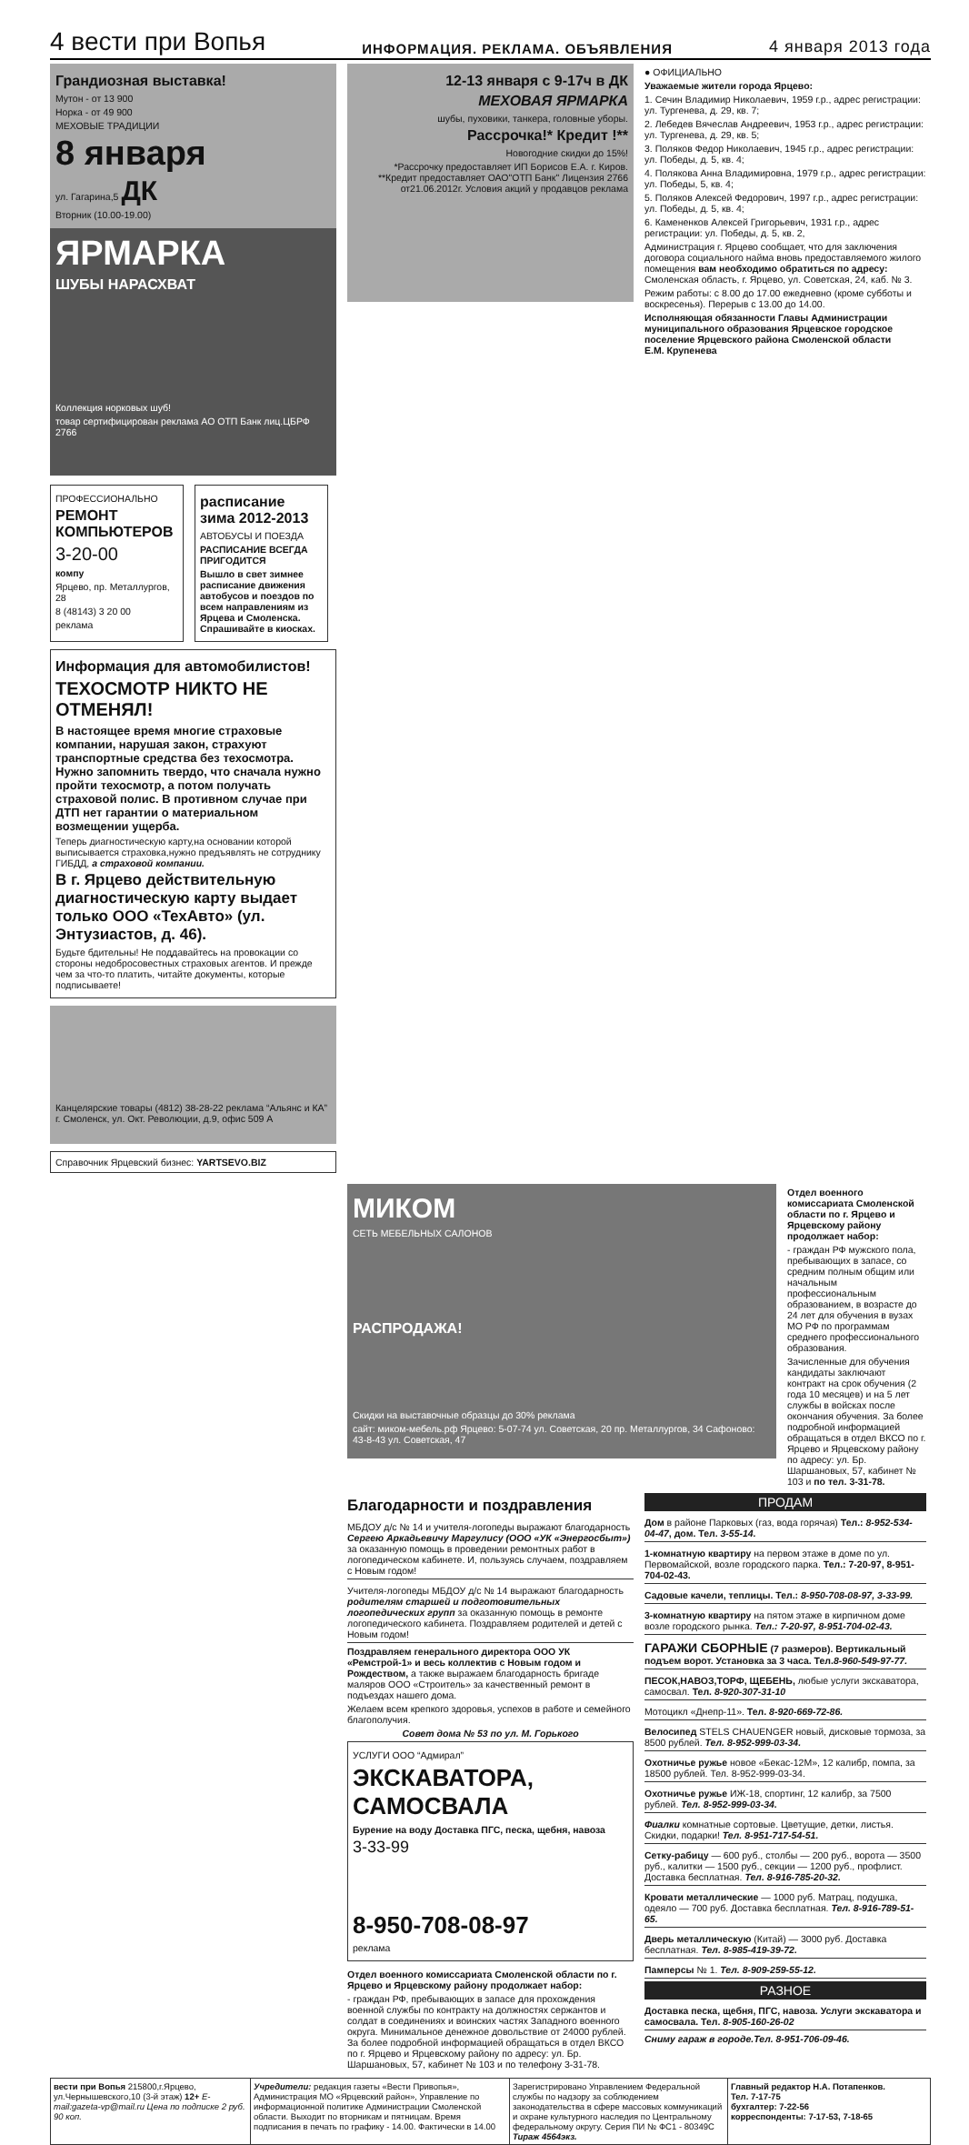4 вести при Вопья ИНФОРМАЦИЯ. РЕКЛАМА. ОБЪЯВЛЕНИЯ 4 января 2013 года
Грандиозная выставка!
Мутон - от 13 900
Норка - от 49 900
МЕХОВЫЕ ТРАДИЦИИ
8 января
ул. Гагарина,5 ДК
Вторник (10.00-19.00)
ЯРМАРКА
ШУБЫ НАРАСХВАТ
Коллекция норковых шуб!
товар сертифицирован реклама АО ОТП Банк лиц.ЦБРФ 2766
ПРОФЕССИОНАЛЬНО
РЕМОНТ КОМПЬЮТЕРОВ
3-20-00
компу
Ярцево, пр. Металлургов, 28
8 (48143) 3 20 00
реклама
расписание зима 2012-2013
АВТОБУСЫ И ПОЕЗДА
РАСПИСАНИЕ ВСЕГДА ПРИГОДИТСЯ
Вышло в свет зимнее расписание движения автобусов и поездов по всем направлениям из Ярцева и Смоленска. Спрашивайте в киосках.
Информация для автомобилистов!
ТЕХОСМОТР НИКТО НЕ ОТМЕНЯЛ!
В настоящее время многие страховые компании, нарушая закон, страхуют транспортные средства без техосмотра. Нужно запомнить твердо, что сначала нужно пройти техосмотр, а потом получать страховой полис. В противном случае при ДТП нет гарантии о материальном возмещении ущерба.
Теперь диагностическую карту,на основании которой выписывается страховка,нужно предъявлять не сотруднику ГИБДД, а страховой компании.
В г. Ярцево действительную диагностическую карту выдает только ООО «ТехАвто» (ул. Энтузиастов, д. 46).
Будьте бдительны! Не поддавайтесь на провокации со стороны недобросовестных страховых агентов. И прежде чем за что-то платить, читайте документы, которые подписываете!
Канцелярские товары (4812) 38-28-22 реклама “Альянс и КА” г. Смоленск, ул. Окт. Революции, д.9, офис 509 А
Справочник Ярцевский бизнес: YARTSEVO.BIZ
12-13 января с 9-17ч в ДК
МЕХОВАЯ ЯРМАРКА
шубы, пуховики, танкера, головные уборы.
Рассрочка!* Кредит !**
Новогодние скидки до 15%!
*Рассрочку предоставляет ИП Борисов Е.А. г. Киров. **Кредит предоставляет ОАО"ОТП Банк" Лицензия 2766 от21.06.2012г. Условия акций у продавцов реклама
● ОФИЦИАЛЬНО
Уважаемые жители города Ярцево:
1. Сечин Владимир Николаевич, 1959 г.р., адрес регистрации: ул. Тургенева, д. 29, кв. 7;
2. Лебедев Вячеслав Андреевич, 1953 г.р., адрес регистрации: ул. Тургенева, д. 29, кв. 5;
3. Поляков Федор Николаевич, 1945 г.р., адрес регистрации: ул. Победы, д. 5, кв. 4;
4. Полякова Анна Владимировна, 1979 г.р., адрес регистрации: ул. Победы, 5, кв. 4;
5. Поляков Алексей Федорович, 1997 г.р., адрес регистрации: ул. Победы, д. 5, кв. 4;
6. Камененков Алексей Григорьевич, 1931 г.р., адрес регистрации: ул. Победы, д. 5, кв. 2,
Администрация г. Ярцево сообщает, что для заключения договора социального найма вновь предоставляемого жилого помещения вам необходимо обратиться по адресу: Смоленская область, г. Ярцево, ул. Советская, 24, каб. № 3.
Режим работы: с 8.00 до 17.00 ежедневно (кроме субботы и воскресенья). Перерыв с 13.00 до 14.00.
Исполняющая обязанности Главы Администрации муниципального образования Ярцевское городское поселение Ярцевского района Смоленской области
Е.М. Крупенева
МИКОМ
СЕТЬ МЕБЕЛЬНЫХ САЛОНОВ
РАСПРОДАЖА!
Скидки на выставочные образцы до 30% реклама
сайт: миком-мебель.рф Ярцево: 5-07-74 ул. Советская, 20 пр. Металлургов, 34 Сафоново: 43-8-43 ул. Советская, 47
Отдел военного комиссариата Смоленской области по г. Ярцево и Ярцевскому району продолжает набор:
- граждан РФ мужского пола, пребывающих в запасе, со средним полным общим или начальным профессиональным образованием, в возрасте до 24 лет для обучения в вузах МО РФ по программам среднего профессионального образования.
Зачисленные для обучения кандидаты заключают контракт на срок обучения (2 года 10 месяцев) и на 5 лет службы в войсках после окончания обучения. За более подробной информацией обращаться в отдел ВКСО по г. Ярцево и Ярцевскому району по адресу: ул. Бр. Шаршановых, 57, кабинет № 103 и по тел. 3-31-78.
Благодарности и поздравления
МБДОУ д/с № 14 и учителя-логопеды выражают благодарность Сергею Аркадьевичу Маргулису (ООО «УК «Энергосбыт») за оказанную помощь в проведении ремонтных работ в логопедическом кабинете. И, пользуясь случаем, поздравляем с Новым годом!
Учителя-логопеды МБДОУ д/с № 14 выражают благодарность родителям старшей и подготовительных логопедических групп за оказанную помощь в ремонте логопедического кабинета. Поздравляем родителей и детей с Новым годом!
Поздравляем генерального директора ООО УК «Ремстрой-1» и весь коллектив с Новым годом и Рождеством, а также выражаем благодарность бригаде маляров ООО «Строитель» за качественный ремонт в подъездах нашего дома.
Желаем всем крепкого здоровья, успехов в работе и семейного благополучия.
Совет дома № 53 по ул. М. Горького
УСЛУГИ ООО “Адмирал”
ЭКСКАВАТОРА, САМОСВАЛА
Бурение на воду Доставка ПГС, песка, щебня, навоза
3-33-99
8-950-708-08-97
реклама
Отдел военного комиссариата Смоленской области по г. Ярцево и Ярцевскому району продолжает набор:
- граждан РФ, пребывающих в запасе для прохождения военной службы по контракту на должностях сержантов и солдат в соединениях и воинских частях Западного военного округа. Минимальное денежное довольствие от 24000 рублей. За более подробной информацией обращаться в отдел ВКСО по г. Ярцево и Ярцевскому району по адресу: ул. Бр. Шаршановых, 57, кабинет № 103 и по телефону 3-31-78.
ПРОДАМ
Дом в районе Парковых (газ, вода горячая) Тел.: 8-952-534-04-47, дом. Тел. 3-55-14.
1-комнатную квартиру на первом этаже в доме по ул. Первомайской, возле городского парка. Тел.: 7-20-97, 8-951-704-02-43.
Садовые качели, теплицы. Тел.: 8-950-708-08-97, 3-33-99.
3-комнатную квартиру на пятом этаже в кирпичном доме возле городского рынка. Тел.: 7-20-97, 8-951-704-02-43.
ГАРАЖИ СБОРНЫЕ (7 размеров). Вертикальный подъем ворот. Установка за 3 часа. Тел.8-960-549-97-77.
ПЕСОК,НАВОЗ,ТОРФ, ЩЕБЕНЬ, любые услуги экскаватора, самосвал. Тел. 8-920-307-31-10
Мотоцикл «Днепр-11». Тел. 8-920-669-72-86.
Велосипед STELS CHAUENGER новый, дисковые тормоза, за 8500 рублей. Тел. 8-952-999-03-34.
Охотничье ружье новое «Бекас-12М», 12 калибр, помпа, за 18500 рублей. Тел. 8-952-999-03-34.
Охотничье ружье ИЖ-18, спортинг, 12 калибр, за 7500 рублей. Тел. 8-952-999-03-34.
Фиалки комнатные сортовые. Цветущие, детки, листья. Скидки, подарки! Тел. 8-951-717-54-51.
Сетку-рабицу — 600 руб., столбы — 200 руб., ворота — 3500 руб., калитки — 1500 руб., секции — 1200 руб., профлист. Доставка бесплатная. Тел. 8-916-785-20-32.
Кровати металлические — 1000 руб. Матрац, подушка, одеяло — 700 руб. Доставка бесплатная. Тел. 8-916-789-51-65.
Дверь металлическую (Китай) — 3000 руб. Доставка бесплатная. Тел. 8-985-419-39-72.
Памперсы № 1. Тел. 8-909-259-55-12.
РАЗНОЕ
Доставка песка, щебня, ПГС, навоза. Услуги экскаватора и самосвала. Тел. 8-905-160-26-02
Сниму гараж в городе.Тел. 8-951-706-09-46.
вести при Вопья 215800,г.Ярцево, ул.Чернышевского,10 (3-й этаж) 12+ E-mail:gazeta-vp@mail.ru Цена по подписке 2 руб. 90 коп.
Учредители: редакция газеты «Вести Привопья», Администрация МО «Ярцевский район», Управление по информационной политике Администрации Смоленской области. Выходит по вторникам и пятницам. Время подписания в печать по графику - 14.00. Фактически в 14.00
Зарегистрировано Управлением Федеральной службы по надзору за соблюдением законодательства в сфере массовых коммуникаций и охране культурного наследия по Центральному федеральному округу. Серия ПИ № ФС1 - 80349С Тираж 4564экз.
Главный редактор Н.А. Потапенков.
Тел. 7-17-75
бухгалтер: 7-22-56
корреспонденты: 7-17-53, 7-18-65